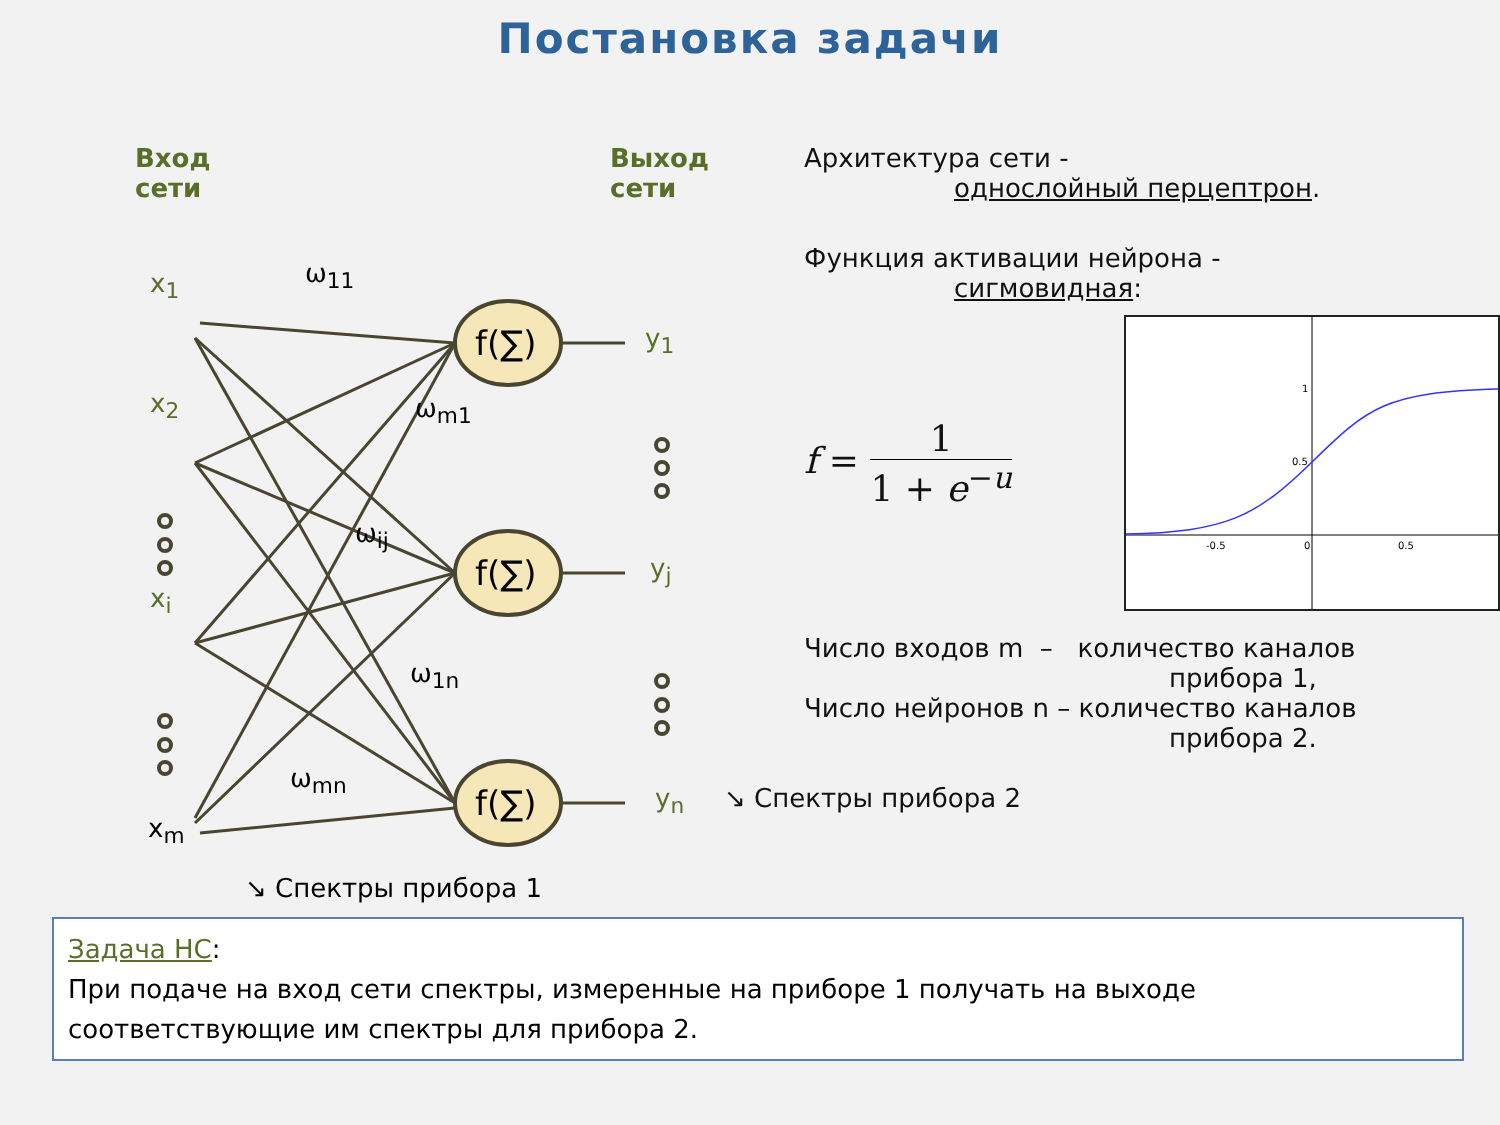Постановка задачи
Вход
сети
Выход
сети
x<sub>1</sub>
x<sub>2</sub>
x<sub>i</sub>
x<sub>m</sub>
ω<sub>11</sub>
ω<sub>m1</sub>
ω<sub>ij</sub>
ω<sub>1n</sub>
ω<sub>mn</sub>
f(∑)
f(∑)
f(∑)
y<sub>1</sub>
y<sub>j</sub>
y<sub>n</sub>
↘ Спектры прибора 1
Архитектура сети -
однослойный перцептрон.
Функция активации нейрона -
сигмовидная:
f = 1 1 + e<sup>−u</sup>
-0.5
0
0.5
1
0.5
Число входов m – количество каналов
прибора 1,
Число нейронов n – количество каналов
прибора 2.
↘ Спектры прибора 2
Задача НС:
При подаче на вход сети спектры, измеренные на приборе 1 получать на выходе соответствующие им спектры для прибора 2.